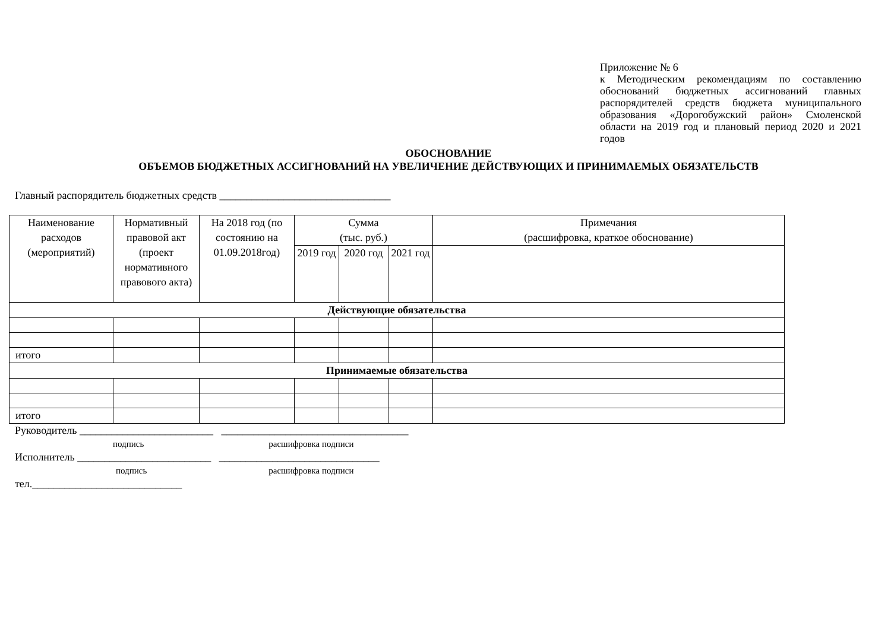Приложение № 6
к Методическим рекомендациям по составлению обоснований бюджетных ассигнований главных распорядителей средств бюджета муниципального образования «Дорогобужский район» Смоленской области на 2019 год и плановый период 2020 и 2021 годов
ОБОСНОВАНИЕ
ОБЪЕМОВ БЮДЖЕТНЫХ АССИГНОВАНИЙ НА УВЕЛИЧЕНИЕ ДЕЙСТВУЮЩИХ И ПРИНИМАЕМЫХ ОБЯЗАТЕЛЬСТВ
Главный распорядитель бюджетных средств ________________________________
| Наименование расходов (мероприятий) | Нормативный правовой акт (проект нормативного правового акта) | На 2018 год (по состоянию на 01.09.2018год) | Сумма (тыс. руб.) | | | Примечания (расшифровка, краткое обоснование) |
| --- | --- | --- | --- | --- | --- | --- |
| | | | 2019 год | 2020 год | 2021 год | |
| Действующие обязательства | | | | | | |
| итого | | | | | | |
| Принимаемые обязательства | | | | | | |
| итого | | | | | | |
Руководитель _________________________ ___________________________________
подпись расшифровка подписи
Исполнитель _________________________ ______________________________
подпись расшифровка подписи
тел.____________________________